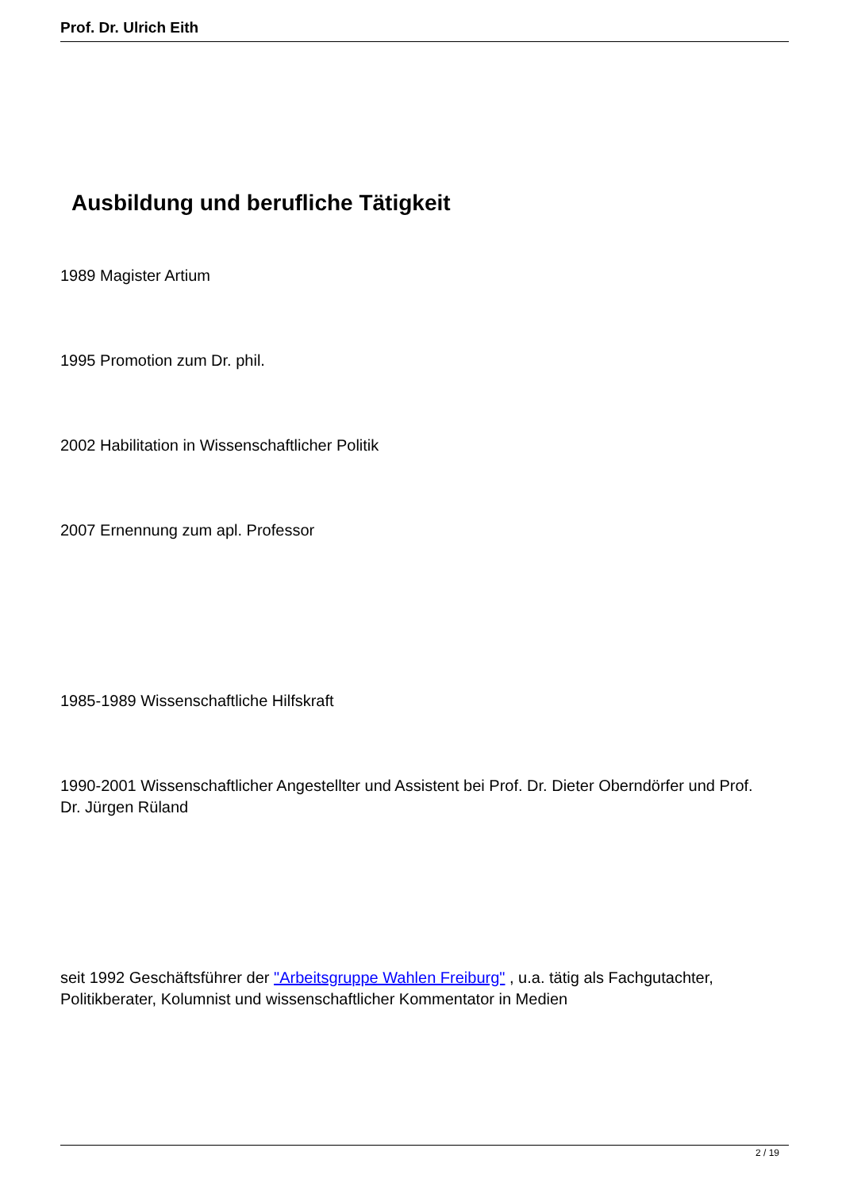Prof. Dr. Ulrich Eith
Ausbildung und berufliche Tätigkeit
1989 Magister Artium
1995 Promotion zum Dr. phil.
2002 Habilitation in Wissenschaftlicher Politik
2007 Ernennung zum apl. Professor
1985-1989 Wissenschaftliche Hilfskraft
1990-2001 Wissenschaftlicher Angestellter und Assistent bei Prof. Dr. Dieter Oberndörfer und Prof. Dr. Jürgen Rüland
seit 1992 Geschäftsführer der "Arbeitsgruppe Wahlen Freiburg" , u.a. tätig als Fachgutachter, Politikberater, Kolumnist und wissenschaftlicher Kommentator in Medien
2 / 19